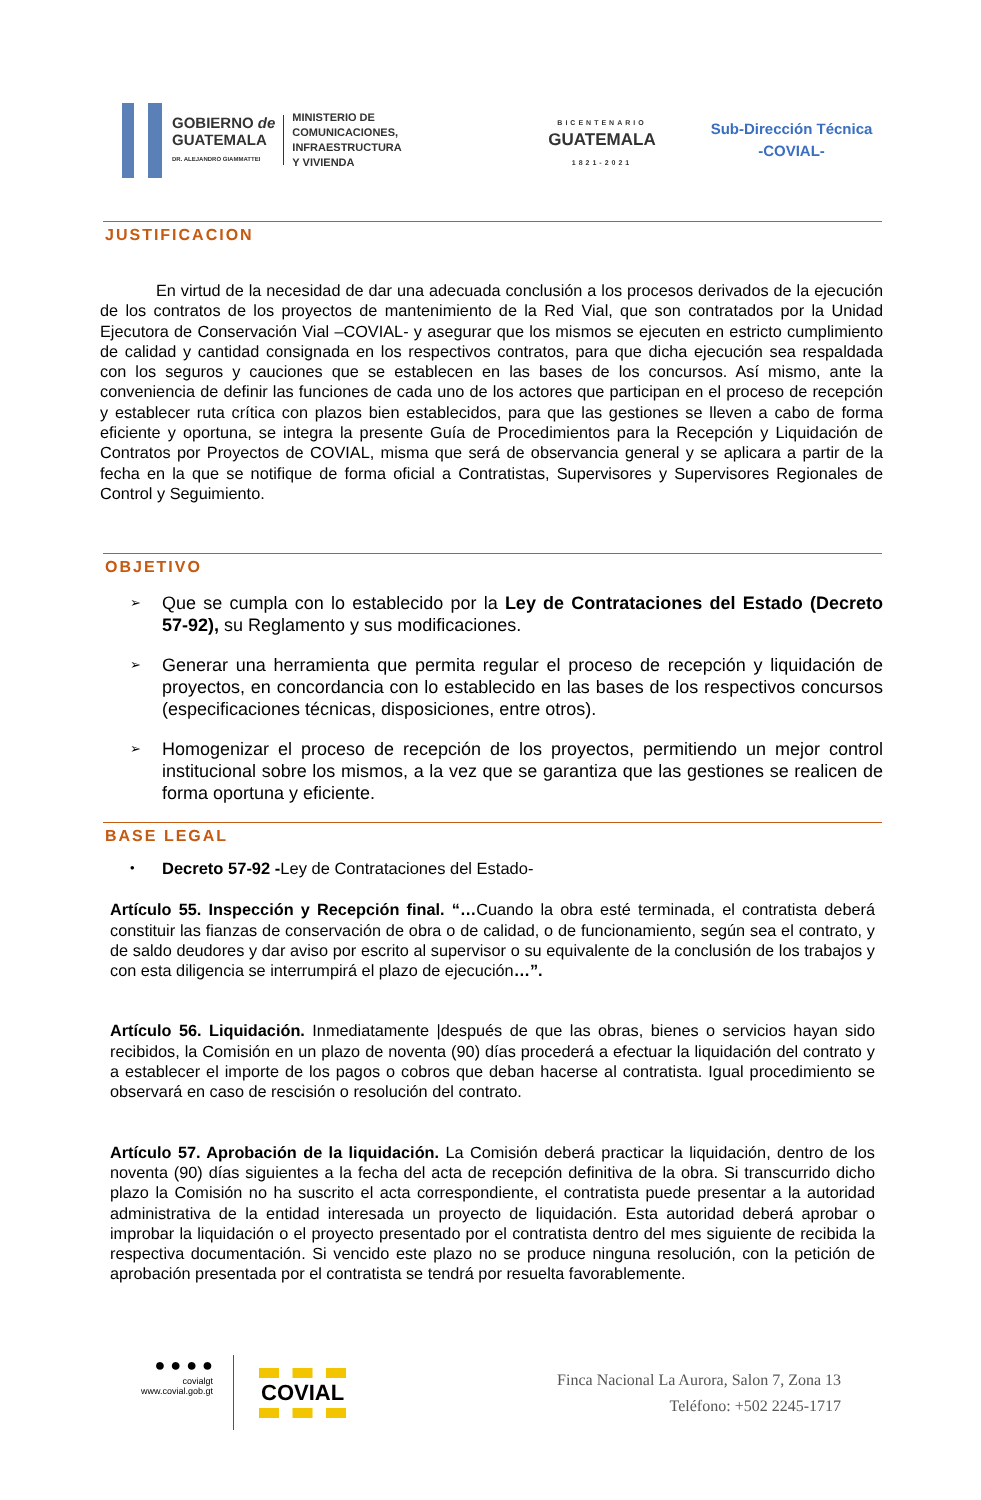GOBIERNO de
GUATEMALA
DR. ALEJANDRO GIAMMATTEI
MINISTERIO DE
COMUNICACIONES,
INFRAESTRUCTURA
Y VIVIENDA
BICENTENARIO
GUATEMALA
1821-2021
Sub-Dirección Técnica
-COVIAL-
JUSTIFICACION
En virtud de la necesidad de dar una adecuada conclusión a los procesos derivados de la ejecución de los contratos de los proyectos de mantenimiento de la Red Vial, que son contratados por la Unidad Ejecutora de Conservación Vial –COVIAL- y asegurar que los mismos se ejecuten en estricto cumplimiento de calidad y cantidad consignada en los respectivos contratos, para que dicha ejecución sea respaldada con los seguros y cauciones que se establecen en las bases de los concursos. Así mismo, ante la conveniencia de definir las funciones de cada uno de los actores que participan en el proceso de recepción y establecer ruta crítica con plazos bien establecidos, para que las gestiones se lleven a cabo de forma eficiente y oportuna, se integra la presente Guía de Procedimientos para la Recepción y Liquidación de Contratos por Proyectos de COVIAL, misma que será de observancia general y se aplicara a partir de la fecha en la que se notifique de forma oficial a Contratistas, Supervisores y Supervisores Regionales de Control y Seguimiento.
OBJETIVO
➢ Que se cumpla con lo establecido por la Ley de Contrataciones del Estado (Decreto 57-92), su Reglamento y sus modificaciones.
➢ Generar una herramienta que permita regular el proceso de recepción y liquidación de proyectos, en concordancia con lo establecido en las bases de los respectivos concursos (especificaciones técnicas, disposiciones, entre otros).
➢ Homogenizar el proceso de recepción de los proyectos, permitiendo un mejor control institucional sobre los mismos, a la vez que se garantiza que las gestiones se realicen de forma oportuna y eficiente.
BASE LEGAL
• Decreto 57-92 -Ley de Contrataciones del Estado-
Artículo 55. Inspección y Recepción final. “…Cuando la obra esté terminada, el contratista deberá constituir las fianzas de conservación de obra o de calidad, o de funcionamiento, según sea el contrato, y de saldo deudores y dar aviso por escrito al supervisor o su equivalente de la conclusión de los trabajos y con esta diligencia se interrumpirá el plazo de ejecución…”.
Artículo 56. Liquidación. Inmediatamente |después de que las obras, bienes o servicios hayan sido recibidos, la Comisión en un plazo de noventa (90) días procederá a efectuar la liquidación del contrato y a establecer el importe de los pagos o cobros que deban hacerse al contratista. Igual procedimiento se observará en caso de rescisión o resolución del contrato.
Artículo 57. Aprobación de la liquidación. La Comisión deberá practicar la liquidación, dentro de los noventa (90) días siguientes a la fecha del acta de recepción definitiva de la obra. Si transcurrido dicho plazo la Comisión no ha suscrito el acta correspondiente, el contratista puede presentar a la autoridad administrativa de la entidad interesada un proyecto de liquidación. Esta autoridad deberá aprobar o improbar la liquidación o el proyecto presentado por el contratista dentro del mes siguiente de recibida la respectiva documentación. Si vencido este plazo no se produce ninguna resolución, con la petición de aprobación presentada por el contratista se tendrá por resuelta favorablemente.
● ● ● ●
covialgt
www.covial.gob.gt
COVIAL
Finca Nacional La Aurora, Salon 7, Zona 13
Teléfono: +502 2245-1717